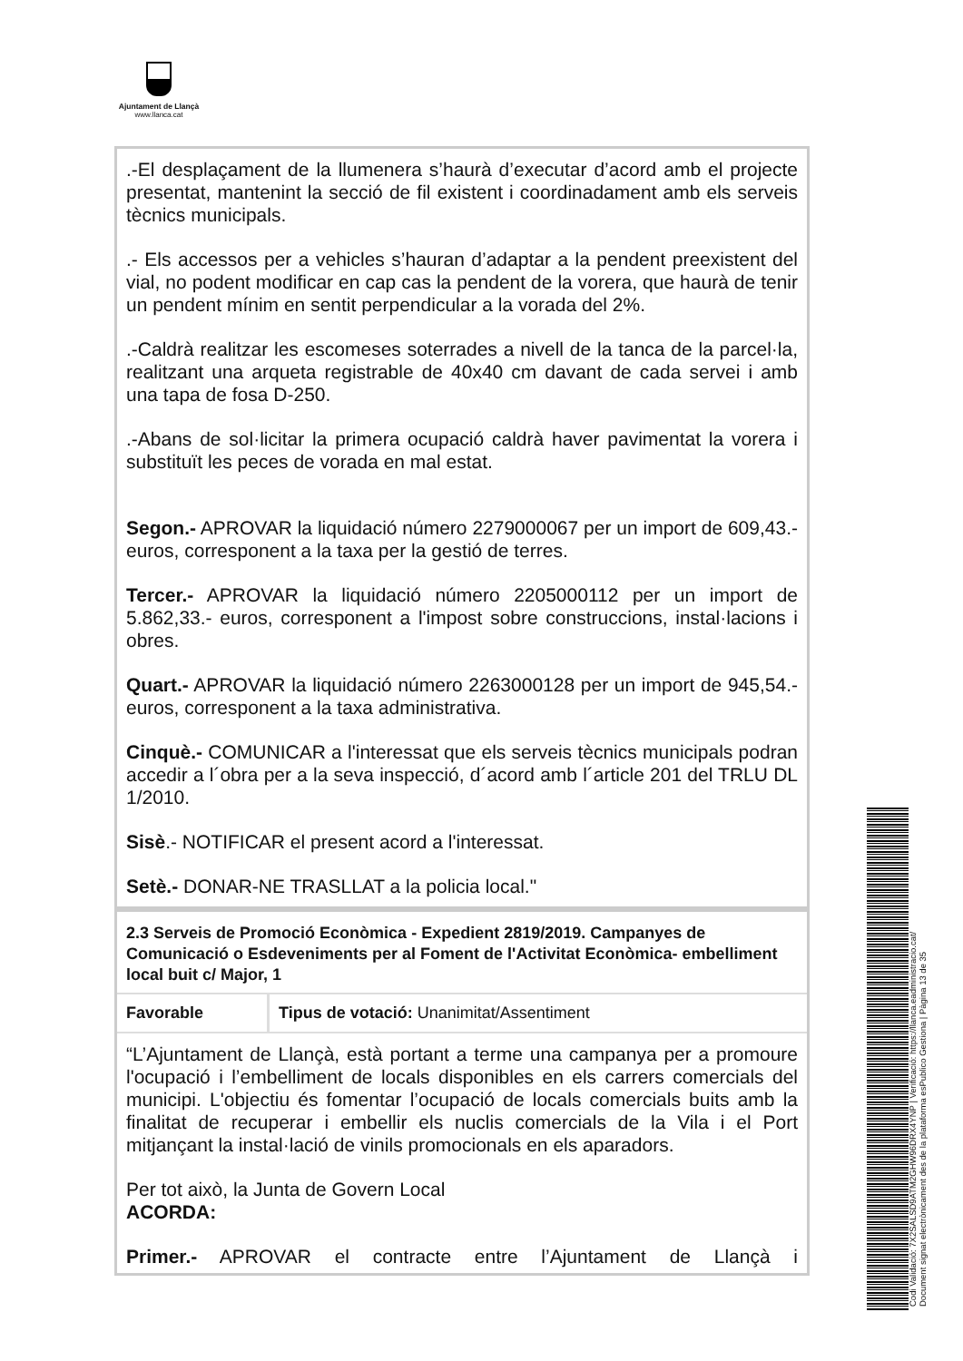Ajuntament de Llançà
www.llanca.cat
.-El desplaçament de la llumenera s’haurà d’executar d’acord amb el projecte presentat, mantenint la secció de fil existent i coordinadament amb els serveis tècnics municipals.
.- Els accessos per a vehicles s’hauran d’adaptar a la pendent preexistent del vial, no podent modificar en cap cas la pendent de la vorera, que haurà de tenir un pendent mínim en sentit perpendicular a la vorada del 2%.
.-Caldrà realitzar les escomeses soterrades a nivell de la tanca de la parcel·la, realitzant una arqueta registrable de 40x40 cm davant de cada servei i amb una tapa de fosa D-250.
.-Abans de sol·licitar la primera ocupació caldrà haver pavimentat la vorera i substituït les peces de vorada en mal estat.
Segon.- APROVAR la liquidació número 2279000067 per un import de 609,43.-euros, corresponent a la taxa per la gestió de terres.
Tercer.- APROVAR la liquidació número 2205000112 per un import de 5.862,33.- euros, corresponent a l'impost sobre construccions, instal·lacions i obres.
Quart.- APROVAR la liquidació número 2263000128 per un import de 945,54.- euros, corresponent a la taxa administrativa.
Cinquè.- COMUNICAR a l'interessat que els serveis tècnics municipals podran accedir a l´obra per a la seva inspecció, d´acord amb l´article 201 del TRLU DL 1/2010.
Sisè.- NOTIFICAR el present acord a l'interessat.
Setè.- DONAR-NE TRASLLAT a la policia local."
| 2.3 Serveis de Promoció Econòmica - Expedient 2819/2019. Campanyes de Comunicació o Esdeveniments per al Foment de l'Activitat Econòmica- embelliment local buit c/ Major, 1 | |
| Favorable | Tipus de votació: Unanimitat/Assentiment |
“L’Ajuntament de Llançà, està portant a terme una campanya per a promoure l'ocupació i l’embelliment de locals disponibles en els carrers comercials del municipi. L'objectiu és fomentar l’ocupació de locals comercials buits amb la finalitat de recuperar i embellir els nuclis comercials de la Vila i el Port mitjançant la instal·lació de vinils promocionals en els aparadors.
Per tot això, la Junta de Govern Local
ACORDA:
Primer.- APROVAR el contracte entre l’Ajuntament de Llançà i
Codi Validació: 7X2SALSD9ATM2GHW96DRX4YNP | Verificació: https://llanca.eadministracio.cat/
Document signat electrònicament des de la plataforma esPublico Gestiona | Pàgina 13 de 35